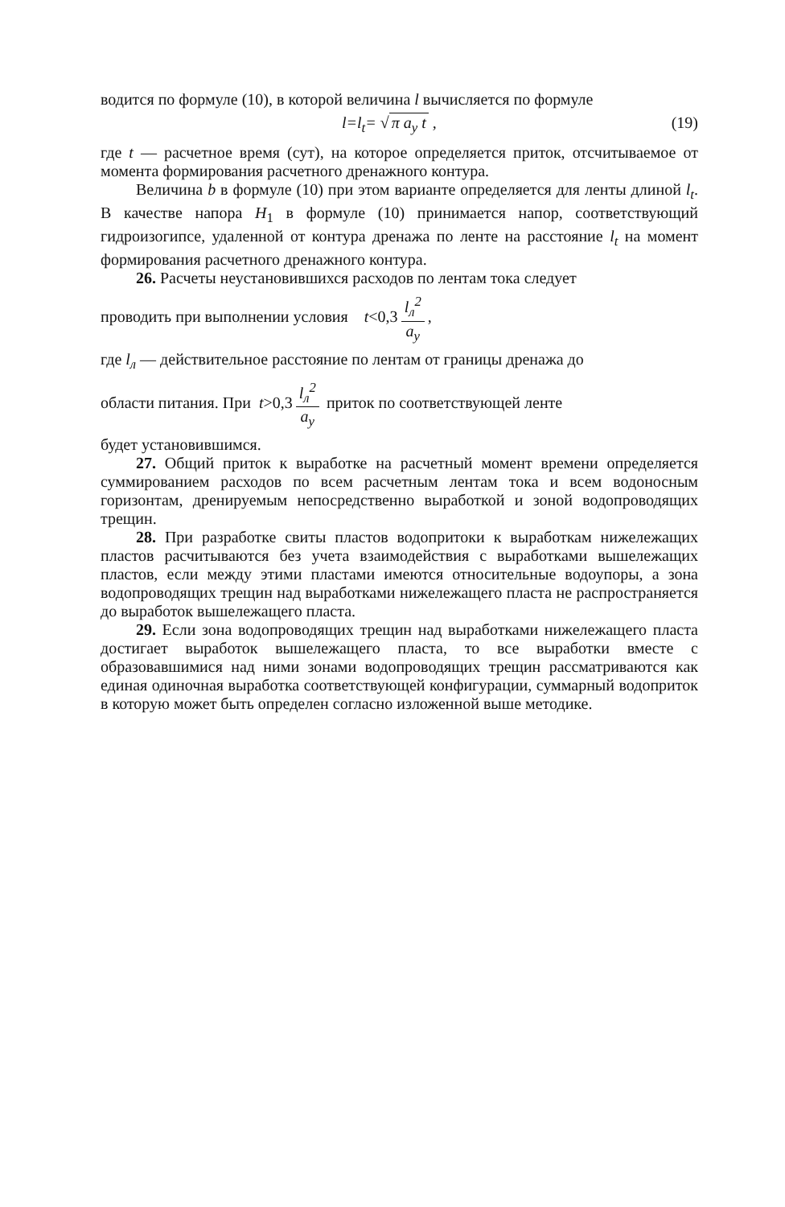водится по формуле (10), в которой величина l вычисляется по формуле
l=l<sub>t</sub>= √ π a<sub>у</sub> t , (19)
где t — расчетное время (сут), на которое определяется приток, отсчитываемое от момента формирования расчетного дренажного контура.
Величина b в формуле (10) при этом варианте определяется для ленты длиной l<sub>t</sub>. В качестве напора H<sub>1</sub> в формуле (10) принимается напор, соответствующий гидроизогипсе, удаленной от контура дренажа по ленте на расстояние l<sub>t</sub> на момент формирования расчетного дренажного контура.
26. Расчеты неустановившихся расходов по лентам тока следует
проводить при выполнении условия t<0,3 l<sub>л</sub><sup>2</sup> a<sub>у</sub>,
где l<sub>л</sub> — действительное расстояние по лентам от границы дренажа до
области питания. При t>0,3 l<sub>л</sub><sup>2</sup> a<sub>у</sub> приток по соответствующей ленте
будет установившимся.
27. Общий приток к выработке на расчетный момент времени определяется суммированием расходов по всем расчетным лентам тока и всем водоносным горизонтам, дренируемым непосредственно выработкой и зоной водопроводящих трещин.
28. При разработке свиты пластов водопритоки к выработкам нижележащих пластов расчитываются без учета взаимодействия с выработками вышележащих пластов, если между этими пластами имеются относительные водоупоры, а зона водопроводящих трещин над выработками нижележащего пласта не распространяется до выработок вышележащего пласта.
29. Если зона водопроводящих трещин над выработками нижележащего пласта достигает выработок вышележащего пласта, то все выработки вместе с образовавшимися над ними зонами водопроводящих трещин рассматриваются как единая одиночная выработка соответствующей конфигурации, суммарный водоприток в которую может быть определен согласно изложенной выше методике.